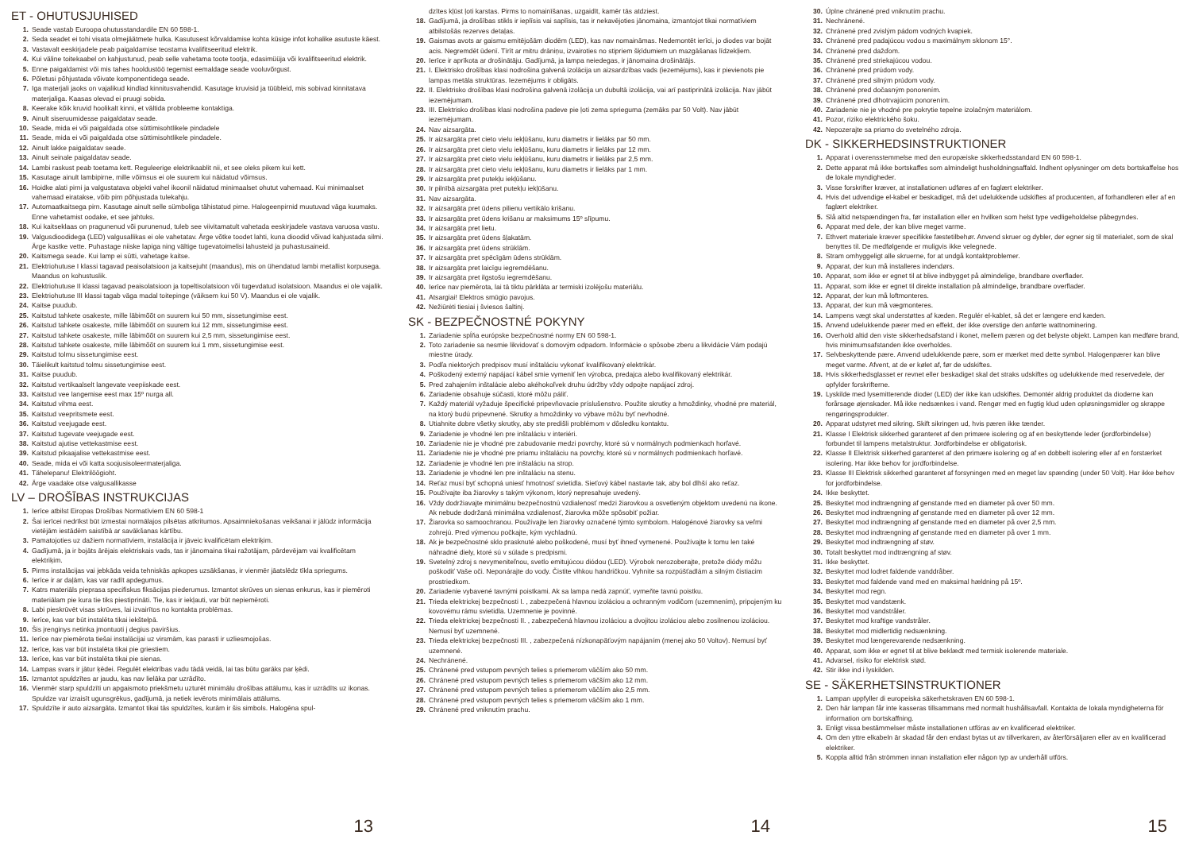ET - OHUTUSJUHISED
1. Seade vastab Euroopa ohutusstandardile EN 60 598-1.
2. Seda seadet ei tohi visata olmejäätmete hulka. Kasutusest kõrvaldamise kohta küsige infot kohalike asutuste käest.
3. Vastavalt eeskirjadele peab paigaldamise teostama kvalifitseeritud elektrik.
4. Kui väline toitekaabel on kahjustunud, peab selle vahetama toote tootja, edasimüüja või kvalifitseeritud elektrik.
5. Enne paigaldamist või mis tahes hooldustöö tegemist eemaldage seade vooluvõrgust.
6. Põletusi põhjustada võivate komponentidega seade.
7. Iga materjali jaoks on vajalikud kindlad kinnitusvahendid. Kasutage kruvisid ja tüübleid, mis sobivad kinnitatava materjaliga. Kaasas olevad ei pruugi sobida.
8. Keerake kõik kruvid hoolikalt kinni, et vältida probleeme kontaktiga.
9. Ainult siseruumidesse paigaldatav seade.
10. Seade, mida ei või paigaldada otse süttimisohtlikele pindadele
11. Seade, mida ei või paigaldada otse süttimisohtlikele pindadele.
12. Ainult lakke paigaldatav seade.
13. Ainult seinale paigaldatav seade.
14. Lambi raskust peab toetama kett. Reguleerige elektrikaablit nii, et see oleks pikem kui kett.
15. Kasutage ainult lambipirne, mille võimsus ei ole suurem kui näidatud võimsus.
16. Hoidke alati pirni ja valgustatava objekti vahel ikoonil näidatud minimaalset ohutut vahemaad. Kui minimaalset vahemaad eiratakse, võib pirn põhjustada tulekahju.
17. Automaatkaitsega pirn. Kasutage ainult selle sümboliga tähistatud pirne. Halogeenpirnid muutuvad väga kuumaks. Enne vahetamist oodake, et see jahtuks.
18. Kui kaitseklaas on pragunenud või purunenud, tuleb see viivitamatult vahetada eeskirjadele vastava varuosa vastu.
19. Valgusdioodidega (LED) valgusallikas ei ole vahetatav. Ärge võtke toodet lahti, kuna dioodid võivad kahjustada silmi. Ärge kastke vette. Puhastage niiske lapiga ning vältige tugevatoimelisi lahusteid ja puhastusaineid.
20. Kaitsmega seade. Kui lamp ei sütti, vahetage kaitse.
21. Elektriohutuse I klassi tagavad peaisolatsioon ja kaitsejuht (maandus), mis on ühendatud lambi metallist korpusega. Maandus on kohustuslik.
22. Elektriohutuse II klassi tagavad peaisolatsioon ja topeltisolatsioon või tugevdatud isolatsioon. Maandus ei ole vajalik.
23. Elektriohutuse III klassi tagab väga madal toitepinge (väiksem kui 50 V). Maandus ei ole vajalik.
24. Kaitse puudub.
25. Kaitstud tahkete osakeste, mille läbimõõt on suurem kui 50 mm, sissetungimise eest.
26. Kaitstud tahkete osakeste, mille läbimõõt on suurem kui 12 mm, sissetungimise eest.
27. Kaitstud tahkete osakeste, mille läbimõõt on suurem kui 2,5 mm, sissetungimise eest.
28. Kaitstud tahkete osakeste, mille läbimõõt on suurem kui 1 mm, sissetungimise eest.
29. Kaitstud tolmu sissetungimise eest.
30. Täielikult kaitstud tolmu sissetungimise eest.
31. Kaitse puudub.
32. Kaitstud vertikaalselt langevate veepiiskade eest.
33. Kaitstud vee langemise eest max 15º nurga all.
34. Kaitstud vihma eest.
35. Kaitstud veepritsmete eest.
36. Kaitstud veejugade eest.
37. Kaitstud tugevate veejugade eest.
38. Kaitstud ajutise vettekastmise eest.
39. Kaitstud pikaajalise vettekastmise eest.
40. Seade, mida ei või katta soojusisoleermaterjaliga.
41. Tähelepanu! Elektrilöögioht.
42. Ärge vaadake otse valgusallikasse
LV – DROŠĪBAS INSTRUKCIJAS
1. Ierīce atbilst Eiropas Drošības Normatīviem EN 60 598-1
2. Šai ierīcei nedrīkst būt izmestai normālajos pilsētas atkritumos. Apsaimniekošanas veikšanai ir jālūdz informācija vietējām iestādēm saistībā ar savākšanas kārtību.
3. Pamatojoties uz dažiem normatīviem, instalācija ir jāveic kvalificētam elektriķim.
4. Gadījumā, ja ir bojāts ārējais elektriskais vads, tas ir jānomaina tikai ražotājam, pārdevējam vai kvalificētam elektriķim.
5. Pirms instalācijas vai jebkāda veida tehniskās apkopes uzsākšanas, ir vienmēr jāatslēdz tīkla spriegums.
6. Ierīce ir ar daļām, kas var radīt apdegumus.
7. Katrs materiāls pieprasa specifiskus fiksācijas piederumus. Izmantot skrūves un sienas enkurus, kas ir piemēroti materiālam pie kura tie tiks piestiprināti. Tie, kas ir iekļauti, var būt nepiemēroti.
8. Labi pieskrūvēt visas skrūves, lai izvairītos no kontakta problēmas.
9. Ierīce, kas var būt instalēta tikai iekštelpā.
10. Šis įrenginys netinka įmontuoti į degius paviršius.
11. Ierīce nav piemērota tiešai instalācijai uz virsmām, kas parasti ir uzliesmojošas.
12. Ierīce, kas var būt instalēta tikai pie griestiem.
13. Ierīce, kas var būt instalēta tikai pie sienas.
14. Lampas svars ir jātur ķēdei. Regulēt elektrības vadu tādā veidā, lai tas būtu garāks par ķēdi.
15. Izmantot spuldzītes ar jaudu, kas nav lielāka par uzrādīto.
16. Vienmēr starp spuldzīti un apgaismoto priekšmetu uzturēt minimālu drošības attālumu, kas ir uzrādīts uz ikonas. Spuldze var izraisīt ugunsgrēkus, gadījumā, ja netiek ievērots minimālais attālums.
17. Spuldzīte ir auto aizsargāta. Izmantot tikai tās spuldzītes, kurām ir šis simbols. Halogēna spul-
13
dzītes kļūst ļoti karstas. Pirms to nomainīšanas, uzgaidīt, kamēr tās atdziest.
18. Gadījumā, ja drošības stikls ir ieplīsis vai saplīsis, tas ir nekavējoties jānomaina, izmantojot tikai normatīviem atbilstošās rezerves detaļas.
19. Gaismas avots ar gaismu emitējošām diodēm (LED), kas nav nomaināmas. Nedemontēt ierīci, jo diodes var bojāt acis. Negremdēt ūdenī. Tīrīt ar mitru drāniņu, izvairoties no stipriem šķīdumiem un mazgāšanas līdzekļiem.
20. Ierīce ir aprīkota ar drošinātāju. Gadījumā, ja lampa neiedegas, ir jānomaina drošinātājs.
21. I. Elektrisko drošības klasi nodrošina galvenā izolācija un aizsardzības vads (iezemējums), kas ir pievienots pie lampas metāla struktūras. Iezemējums ir obligāts.
22. II. Elektrisko drošības klasi nodrošina galvenā izolācija un dubultā izolācija, vai arī pastiprinātā izolācija. Nav jābūt iezemējumam.
23. III. Elektrisko drošības klasi nodrošina padeve pie ļoti zema sprieguma (zemāks par 50 Volt). Nav jābūt iezemējumam.
24. Nav aizsargāta.
25. Ir aizsargāta pret cieto vielu iekļūšanu, kuru diametrs ir lielāks par 50 mm.
26. Ir aizsargāta pret cieto vielu iekļūšanu, kuru diametrs ir lielāks par 12 mm.
27. Ir aizsargāta pret cieto vielu iekļūšanu, kuru diametrs ir lielāks par 2,5 mm.
28. Ir aizsargāta pret cieto vielu iekļūšanu, kuru diametrs ir lielāks par 1 mm.
29. Ir aizsargāta pret putekļu iekļūšanu.
30. Ir pilnībā aizsargāta pret putekļu iekļūšanu.
31. Nav aizsargāta.
32. Ir aizsargāta pret ūdens pilienu vertikālo krišanu.
33. Ir aizsargāta pret ūdens krišanu ar maksimums 15º slīpumu.
34. Ir aizsargāta pret lietu.
35. Ir aizsargāta pret ūdens šļakatām.
36. Ir aizsargāta pret ūdens strūklām.
37. Ir aizsargāta pret spēcīgām ūdens strūklām.
38. Ir aizsargāta pret laicīgu iegremdēšanu.
39. Ir aizsargāta pret ilgstošu iegremdēšanu.
40. Ierīce nav piemērota, lai tā tiktu pārklāta ar termiski izolējošu materiālu.
41. Atsargiai! Elektros smūgio pavojus.
42. Nežiūrėti tiesiai į šviesos šaltinį.
SK - BEZPEČNOSTNÉ POKYNY
1. Zariadenie spĺňa európske bezpečnostné normy EN 60 598-1.
2. Toto zariadenie sa nesmie likvidovať s domovým odpadom. Informácie o spôsobe zberu a likvidácie Vám podajú miestne úrady.
3. Podľa niektorých predpisov musí inštaláciu vykonať kvalifikovaný elektrikár.
4. Poškodený externý napájací kábel smie vymeniť len výrobca, predajca alebo kvalifikovaný elektrikár.
5. Pred zahajením inštalácie alebo akéhokoľvek druhu údržby vždy odpojte napájací zdroj.
6. Zariadenie obsahuje súčasti, ktoré môžu páliť.
7. Každý materiál vyžaduje špecifické pripevňovacie príslušenstvo. Použite skrutky a hmoždinky, vhodné pre materiál, na ktorý budú pripevnené. Skrutky a hmoždinky vo výbave môžu byť nevhodné.
8. Utiahnite dobre všetky skrutky, aby ste predišli problémom v dôsledku kontaktu.
9. Zariadenie je vhodné len pre inštaláciu v interiéri.
10. Zariadenie nie je vhodné pre zabudovanie medzi povrchy, ktoré sú v normálnych podmienkach horľavé.
11. Zariadenie nie je vhodné pre priamu inštaláciu na povrchy, ktoré sú v normálnych podmienkach horľavé.
12. Zariadenie je vhodné len pre inštaláciu na strop.
13. Zariadenie je vhodné len pre inštaláciu na stenu.
14. Reťaz musí byť schopná uniesť hmotnosť svietidla. Sieťový kábel nastavte tak, aby bol dlhší ako reťaz.
15. Používajte iba žiarovky s takým výkonom, ktorý nepresahuje uvedený.
16. Vždy dodržiavajte minimálnu bezpečnostnú vzdialenosť medzi žiarovkou a osvetleným objektom uvedenú na ikone. Ak nebude dodržaná minimálna vzdialenosť, žiarovka môže spôsobiť požiar.
17. Žiarovka so samoochranou. Používajte len žiarovky označené týmto symbolom. Halogénové žiarovky sa veľmi zohrejú. Pred výmenou počkajte, kým vychladnú.
18. Ak je bezpečnostné sklo prasknuté alebo poškodené, musí byť ihneď vymenené. Používajte k tomu len také náhradné diely, ktoré sú v súlade s predpismi.
19. Svetelný zdroj s nevymeniteľnou, svetlo emitujúcou diódou (LED). Výrobok nerozoberajte, pretože diódy môžu poškodiť Vaše oči. Neponárajte do vody. Čistite vlhkou handričkou. Vyhnite sa rozpúšťadlám a silným čistiacim prostriedkom.
20. Zariadenie vybavené tavnými poistkami. Ak sa lampa nedá zapnúť, vymeňte tavnú poistku.
21. Trieda elektrickej bezpečnosti I. , zabezpečená hlavnou izoláciou a ochranným vodičom (uzemnením), pripojeným ku kovovému rámu svietidla. Uzemnenie je povinné.
22. Trieda elektrickej bezpečnosti II. , zabezpečená hlavnou izoláciou a dvojitou izoláciou alebo zosilnenou izoláciou. Nemusí byť uzemnené.
23. Trieda elektrickej bezpečnosti III. , zabezpečená nízkonapäťovým napájaním (menej ako 50 Voltov). Nemusí byť uzemnené.
24. Nechránené.
25. Chránené pred vstupom pevných telies s priemerom väčším ako 50 mm.
26. Chránené pred vstupom pevných telies s priemerom väčším ako 12 mm.
27. Chránené pred vstupom pevných telies s priemerom väčším ako 2,5 mm.
28. Chránené pred vstupom pevných telies s priemerom väčším ako 1 mm.
29. Chránené pred vniknutím prachu.
14
30. Úplne chránené pred vniknutím prachu.
31. Nechránené.
32. Chránené pred zvislým pádom vodných kvapiek.
33. Chránené pred padajúcou vodou s maximálnym sklonom 15°.
34. Chránené pred dažďom.
35. Chránené pred striekajúcou vodou.
36. Chránené pred prúdom vody.
37. Chránené pred silným prúdom vody.
38. Chránené pred dočasným ponorením.
39. Chránené pred dlhotrvajúcim ponorením.
40. Zariadenie nie je vhodné pre pokrytie tepelne izolačným materiálom.
41. Pozor, riziko elektrického šoku.
42. Nepozerajte sa priamo do svetelného zdroja.
DK - SIKKERHEDSINSTRUKTIONER
1. Apparat i overensstemmelse med den europæiske sikkerhedsstandard EN 60 598-1.
2. Dette apparat må ikke bortskaffes som almindeligt husholdningsaffald. Indhent oplysninger om dets bortskaffelse hos de lokale myndigheder.
3. Visse forskrifter kræver, at installationen udføres af en faglært elektriker.
4. Hvis det udvendige el-kabel er beskadiget, må det udelukkende udskiftes af producenten, af forhandleren eller af en faglært elektriker.
5. Slå altid netspændingen fra, før installation eller en hvilken som helst type vedligeholdelse påbegyndes.
6. Apparat med dele, der kan blive meget varme.
7. Ethvert materiale kræver specifikke fæstetilbehør. Anvend skruer og dybler, der egner sig til materialet, som de skal benyttes til. De medfølgende er muligvis ikke velegnede.
8. Stram omhyggeligt alle skruerne, for at undgå kontaktproblemer.
9. Apparat, der kun må installeres indendørs.
10. Apparat, som ikke er egnet til at blive indbygget på almindelige, brandbare overflader.
11. Apparat, som ikke er egnet til direkte installation på almindelige, brandbare overflader.
12. Apparat, der kun må loftmonteres.
13. Apparat, der kun må vægmonteres.
14. Lampens vægt skal understøttes af kæden. Regulér el-kablet, så det er længere end kæden.
15. Anvend udelukkende pærer med en effekt, der ikke overstige den anførte wattnominering.
16. Overhold altid den viste sikkerhedsafstand i ikonet, mellem pæren og det belyste objekt. Lampen kan medføre brand, hvis minimumsafstanden ikke overholdes.
17. Selvbeskyttende pære. Anvend udelukkende pære, som er mærket med dette symbol. Halogenpærer kan blive meget varme. Afvent, at de er kølet af, før de udskiftes.
18. Hvis sikkerhedsglasset er revnet eller beskadiget skal det straks udskiftes og udelukkende med reservedele, der opfylder forskrifterne.
19. Lyskilde med lysemitterende dioder (LED) der ikke kan udskiftes. Demontér aldrig produktet da dioderne kan forårsage øjenskader. Må ikke nedsænkes i vand. Rengør med en fugtig klud uden opløsningsmidler og skrappe rengøringsprodukter.
20. Apparat udstyret med sikring. Skift sikringen ud, hvis pæren ikke tænder.
21. Klasse I Elektrisk sikkerhed garanteret af den primære isolering og af en beskyttende leder (jordforbindelse) forbundet til lampens metalstruktur. Jordforbindelse er obligatorisk.
22. Klasse II Elektrisk sikkerhed garanteret af den primære isolering og af en dobbelt isolering eller af en forstærket isolering. Har ikke behov for jordforbindelse.
23. Klasse III Elektrisk sikkerhed garanteret af forsyningen med en meget lav spænding (under 50 Volt). Har ikke behov for jordforbindelse.
24. Ikke beskyttet.
25. Beskyttet mod indtrængning af genstande med en diameter på over 50 mm.
26. Beskyttet mod indtrængning af genstande med en diameter på over 12 mm.
27. Beskyttet mod indtrængning af genstande med en diameter på over 2,5 mm.
28. Beskyttet mod indtrængning af genstande med en diameter på over 1 mm.
29. Beskyttet mod indtrængning af støv.
30. Totalt beskyttet mod indtrængning af støv.
31. Ikke beskyttet.
32. Beskyttet mod lodret faldende vanddråber.
33. Beskyttet mod faldende vand med en maksimal hældning på 15º.
34. Beskyttet mod regn.
35. Beskyttet mod vandstænk.
36. Beskyttet mod vandstråler.
37. Beskyttet mod kraftige vandstråler.
38. Beskyttet mod midlertidig nedsænkning.
39. Beskyttet mod længerevarende nedsænkning.
40. Apparat, som ikke er egnet til at blive beklædt med termisk isolerende materiale.
41. Advarsel, risiko for elektrisk stød.
42. Stir ikke ind i lyskilden.
SE - SÄKERHETSINSTRUKTIONER
1. Lampan uppfyller di europeiska säkerhetskraven EN 60 598-1.
2. Den här lampan får inte kasseras tillsammans med normalt hushållsavfall. Kontakta de lokala myndigheterna för information om bortskaffning.
3. Enligt vissa bestämmelser måste installationen utföras av en kvalificerad elektriker.
4. Om den yttre elkabeln är skadad får den endast bytas ut av tillverkaren, av återförsäljaren eller av en kvalificerad elektriker.
5. Koppla alltid från strömmen innan installation eller någon typ av underhåll utförs.
15